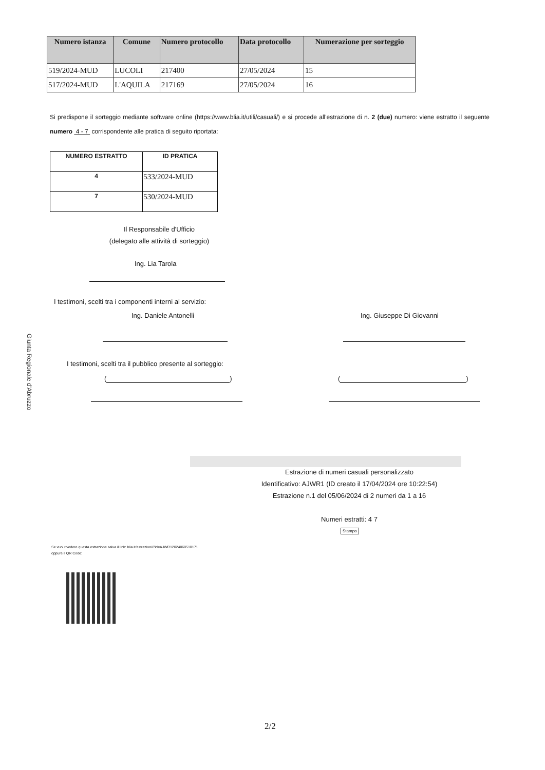| Numero istanza | Comune | Numero protocollo | Data protocollo | Numerazione per sorteggio |
| --- | --- | --- | --- | --- |
| 519/2024-MUD | LUCOLI | 217400 | 27/05/2024 | 15 |
| 517/2024-MUD | L'AQUILA | 217169 | 27/05/2024 | 16 |
Si predispone il sorteggio mediante software online (https://www.blia.it/utili/casuali/) e si procede all'estrazione di n. 2 (due) numero: viene estratto il seguente numero 4 - 7 corrispondente alle pratica di seguito riportata:
| NUMERO ESTRATTO | ID PRATICA |
| --- | --- |
| 4 | 533/2024-MUD |
| 7 | 530/2024-MUD |
Il Responsabile d'Ufficio
(delegato alle attività di sorteggio)
Ing. Lia Tarola
I testimoni, scelti tra i componenti interni al servizio:
Ing. Daniele Antonelli Ing. Giuseppe Di Giovanni
I testimoni, scelti tra il pubblico presente al sorteggio:
( ) ( )
Giunta Regionale d'Abruzzo
Estrazione di numeri casuali personalizzato
Identificativo: AJWR1 (ID creato il 17/04/2024 ore 10:22:54)
Estrazione n.1 del 05/06/2024 di 2 numeri da 1 a 16
Numeri estratti: 4 7
Stampa
Se vuoi rivedere questa estrazione salva il link: blia.it/estrazioni/?id=AJWR12024060510171
oppure il QR Code:
2/2